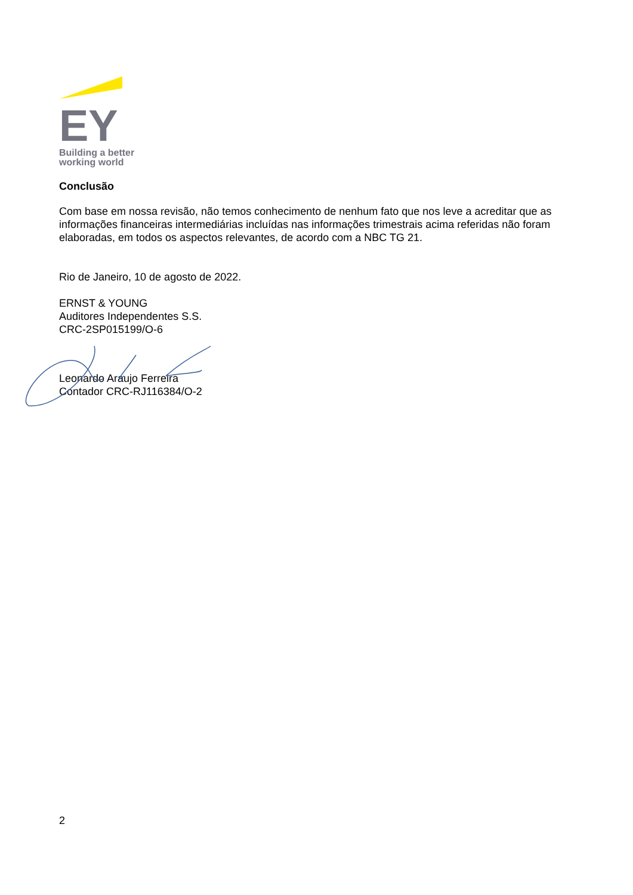EY
Building a better
working world
Conclusão
Com base em nossa revisão, não temos conhecimento de nenhum fato que nos leve a acreditar que as informações financeiras intermediárias incluídas nas informações trimestrais acima referidas não foram elaboradas, em todos os aspectos relevantes, de acordo com a NBC TG 21.
Rio de Janeiro, 10 de agosto de 2022.
ERNST & YOUNG
Auditores Independentes S.S.
CRC-2SP015199/O-6
Leonardo Araujo Ferreira
Contador CRC-RJ116384/O-2
2